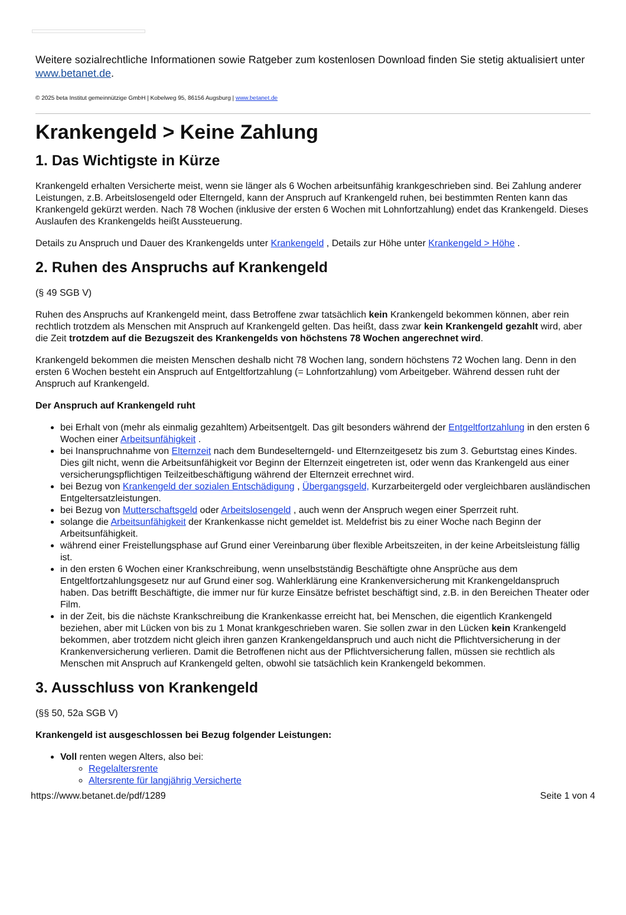Weitere sozialrechtliche Informationen sowie Ratgeber zum kostenlosen Download finden Sie stetig aktualisiert unter www.betanet.de.
© 2025 beta Institut gemeinnützige GmbH | Kobelweg 95, 86156 Augsburg | www.betanet.de
Krankengeld > Keine Zahlung
1. Das Wichtigste in Kürze
Krankengeld erhalten Versicherte meist, wenn sie länger als 6 Wochen arbeitsunfähig krankgeschrieben sind. Bei Zahlung anderer Leistungen, z.B. Arbeitslosengeld oder Elterngeld, kann der Anspruch auf Krankengeld ruhen, bei bestimmten Renten kann das Krankengeld gekürzt werden. Nach 78 Wochen (inklusive der ersten 6 Wochen mit Lohnfortzahlung) endet das Krankengeld. Dieses Auslaufen des Krankengelds heißt Aussteuerung.
Details zu Anspruch und Dauer des Krankengelds unter Krankengeld , Details zur Höhe unter Krankengeld > Höhe .
2. Ruhen des Anspruchs auf Krankengeld
(§ 49 SGB V)
Ruhen des Anspruchs auf Krankengeld meint, dass Betroffene zwar tatsächlich kein Krankengeld bekommen können, aber rein rechtlich trotzdem als Menschen mit Anspruch auf Krankengeld gelten. Das heißt, dass zwar kein Krankengeld gezahlt wird, aber die Zeit trotzdem auf die Bezugszeit des Krankengelds von höchstens 78 Wochen angerechnet wird.
Krankengeld bekommen die meisten Menschen deshalb nicht 78 Wochen lang, sondern höchstens 72 Wochen lang. Denn in den ersten 6 Wochen besteht ein Anspruch auf Entgeltfortzahlung (= Lohnfortzahlung) vom Arbeitgeber. Während dessen ruht der Anspruch auf Krankengeld.
Der Anspruch auf Krankengeld ruht
bei Erhalt von (mehr als einmalig gezahltem) Arbeitsentgelt. Das gilt besonders während der Entgeltfortzahlung in den ersten 6 Wochen einer Arbeitsunfähigkeit .
bei Inanspruchnahme von Elternzeit nach dem Bundeselterngeld- und Elternzeitgesetz bis zum 3. Geburtstag eines Kindes.
Dies gilt nicht, wenn die Arbeitsunfähigkeit vor Beginn der Elternzeit eingetreten ist, oder wenn das Krankengeld aus einer versicherungspflichtigen Teilzeitbeschäftigung während der Elternzeit errechnet wird.
bei Bezug von Krankengeld der sozialen Entschädigung , Übergangsgeld, Kurzarbeitergeld oder vergleichbaren ausländischen Entgeltersatzleistungen.
bei Bezug von Mutterschaftsgeld oder Arbeitslosengeld , auch wenn der Anspruch wegen einer Sperrzeit ruht.
solange die Arbeitsunfähigkeit der Krankenkasse nicht gemeldet ist. Meldefrist bis zu einer Woche nach Beginn der Arbeitsunfähigkeit.
während einer Freistellungsphase auf Grund einer Vereinbarung über flexible Arbeitszeiten, in der keine Arbeitsleistung fällig ist.
in den ersten 6 Wochen einer Krankschreibung, wenn unselbstständig Beschäftigte ohne Ansprüche aus dem Entgeltfortzahlungsgesetz nur auf Grund einer sog. Wahlerklärung eine Krankenversicherung mit Krankengeldanspruch haben. Das betrifft Beschäftigte, die immer nur für kurze Einsätze befristet beschäftigt sind, z.B. in den Bereichen Theater oder Film.
in der Zeit, bis die nächste Krankschreibung die Krankenkasse erreicht hat, bei Menschen, die eigentlich Krankengeld beziehen, aber mit Lücken von bis zu 1 Monat krankgeschrieben waren. Sie sollen zwar in den Lücken kein Krankengeld bekommen, aber trotzdem nicht gleich ihren ganzen Krankengeldanspruch und auch nicht die Pflichtversicherung in der Krankenversicherung verlieren. Damit die Betroffenen nicht aus der Pflichtversicherung fallen, müssen sie rechtlich als Menschen mit Anspruch auf Krankengeld gelten, obwohl sie tatsächlich kein Krankengeld bekommen.
3. Ausschluss von Krankengeld
(§§ 50, 52a SGB V)
Krankengeld ist ausgeschlossen bei Bezug folgender Leistungen:
Voll renten wegen Alters, also bei:
Regelaltersrente
Altersrente für langjährig Versicherte
https://www.betanet.de/pdf/1289 Seite 1 von 4